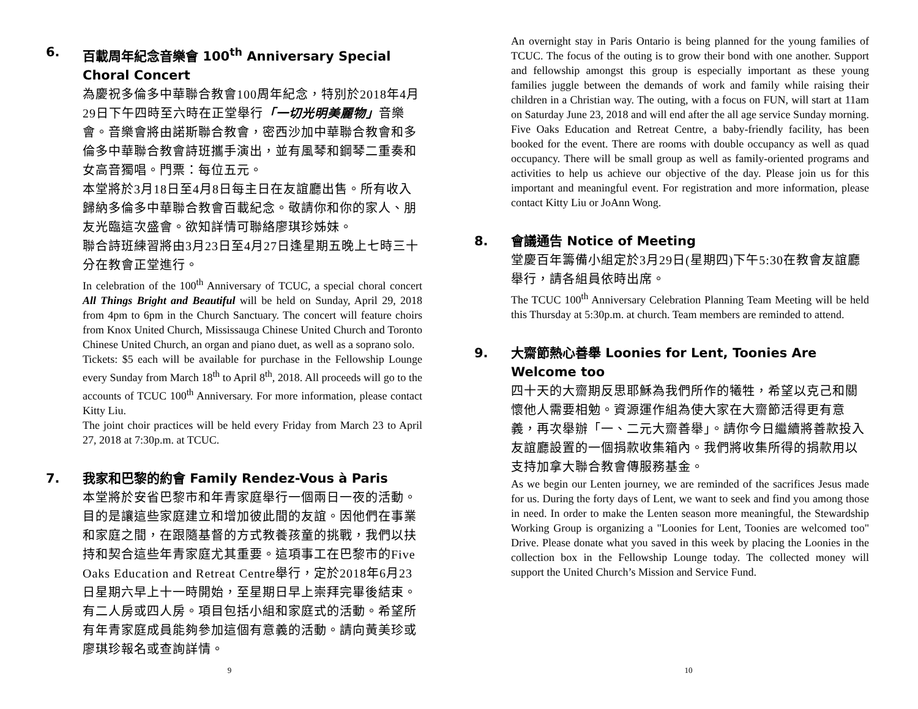6. 百載周年紀念音樂會 100<sup>th</sup> Anniversary Special Choral Concert
為慶祝多倫多中華聯合教會100周年紀念，特別於2018年4月29日下午四時至六時在正堂舉行「一切光明美麗物」音樂會。音樂會將由諾斯聯合教會，密西沙加中華聯合教會和多倫多中華聯合教會詩班攜手演出，並有風琴和鋼琴二重奏和女高音獨唱。門票：每位五元。
本堂將於3月18日至4月8日每主日在友誼廳出售。所有收入歸納多倫多中華聯合教會百載紀念。敬請你和你的家人、朋友光臨這次盛會。欲知詳情可聯絡廖琪珍姊妹。
聯合詩班練習將由3月23日至4月27日逢星期五晚上七時三十分在教會正堂進行。
In celebration of the 100<sup>th</sup> Anniversary of TCUC, a special choral concert All Things Bright and Beautiful will be held on Sunday, April 29, 2018 from 4pm to 6pm in the Church Sanctuary. The concert will feature choirs from Knox United Church, Mississauga Chinese United Church and Toronto Chinese United Church, an organ and piano duet, as well as a soprano solo.
Tickets: $5 each will be available for purchase in the Fellowship Lounge every Sunday from March 18<sup>th</sup> to April 8<sup>th</sup>, 2018. All proceeds will go to the accounts of TCUC 100<sup>th</sup> Anniversary. For more information, please contact Kitty Liu.
The joint choir practices will be held every Friday from March 23 to April 27, 2018 at 7:30p.m. at TCUC.
7. 我家和巴黎的約會 Family Rendez-Vous à Paris
本堂將於安省巴黎市和年青家庭舉行一個兩日一夜的活動。目的是讓這些家庭建立和增加彼此間的友誼。因他們在事業和家庭之間，在跟隨基督的方式教養孩童的挑戰，我們以扶持和契合這些年青家庭尤其重要。這項事工在巴黎市的Five Oaks Education and Retreat Centre舉行，定於2018年6月23日星期六早上十一時開始，至星期日早上崇拜完畢後結束。有二人房或四人房。項目包括小組和家庭式的活動。希望所有年青家庭成員能夠參加這個有意義的活動。請向黃美珍或廖琪珍報名或查詢詳情。
9
An overnight stay in Paris Ontario is being planned for the young families of TCUC. The focus of the outing is to grow their bond with one another. Support and fellowship amongst this group is especially important as these young families juggle between the demands of work and family while raising their children in a Christian way. The outing, with a focus on FUN, will start at 11am on Saturday June 23, 2018 and will end after the all age service Sunday morning. Five Oaks Education and Retreat Centre, a baby-friendly facility, has been booked for the event. There are rooms with double occupancy as well as quad occupancy. There will be small group as well as family-oriented programs and activities to help us achieve our objective of the day. Please join us for this important and meaningful event. For registration and more information, please contact Kitty Liu or JoAnn Wong.
8. 會議通告 Notice of Meeting
堂慶百年籌備小組定於3月29日(星期四)下午5:30在教會友誼廳舉行，請各組員依時出席。
The TCUC 100<sup>th</sup> Anniversary Celebration Planning Team Meeting will be held this Thursday at 5:30p.m. at church. Team members are reminded to attend.
9. 大齋節熱心善舉 Loonies for Lent, Toonies Are Welcome too
四十天的大齋期反思耶穌為我們所作的犧牲，希望以克己和關懷他人需要相勉。資源運作組為使大家在大齋節活得更有意義，再次舉辦「一、二元大齋善舉」。請你今日繼續將善款投入友誼廳設置的一個捐款收集箱內。我們將收集所得的捐款用以支持加拿大聯合教會傳服務基金。
As we begin our Lenten journey, we are reminded of the sacrifices Jesus made for us. During the forty days of Lent, we want to seek and find you among those in need. In order to make the Lenten season more meaningful, the Stewardship Working Group is organizing a "Loonies for Lent, Toonies are welcomed too" Drive. Please donate what you saved in this week by placing the Loonies in the collection box in the Fellowship Lounge today. The collected money will support the United Church’s Mission and Service Fund.
10